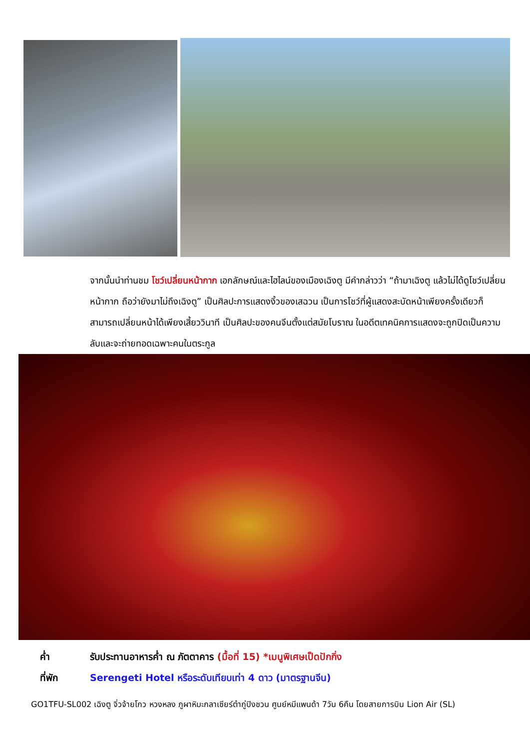จากนั้นนำท่านชม โชว์เปลี่ยนหน้ากาก เอกลักษณ์และไฮไลน์ของเมืองเฉิงตู มีคำกล่าวว่า “ถ้ามาเฉิงตู แล้วไม่ได้ดูโชว์เปลี่ยนหน้ากาก ถือว่ายังมาไม่ถึงเฉิงตู” เป็นศิลปะการแสดงงิ้วของเสฉวน เป็นการโชว์ที่ผู้แสดงสะบัดหน้าเพียงครั้งเดียวก็สามารถเปลี่ยนหน้าได้เพียงเสี้ยววินาที เป็นศิลปะของคนจีนตั้งแต่สมัยโบราณ ในอดีตเทคนิคการแสดงจะถูกปิดเป็นความลับและจะถ่ายทอดเฉพาะคนในตระกูล
ค่ำ รับประทานอาหารค่ำ ณ ภัตตาคาร (มื้อที่ 15) *เมนูพิเศษเป็ดปักกิ่ง
ที่พัก Serengeti Hotel หรือระดับเทียบเท่า 4 ดาว (มาตรฐานจีน)
GO1TFU-SL002 เฉิงตู จิ่วจ้ายโกว หวงหลง ภูผาหิมะกลาเซียร์ต๋ากู่ปิงชวน ศูนย์หมีแพนด้า 7วัน 6คืน โดยสายการบิน Lion Air (SL)